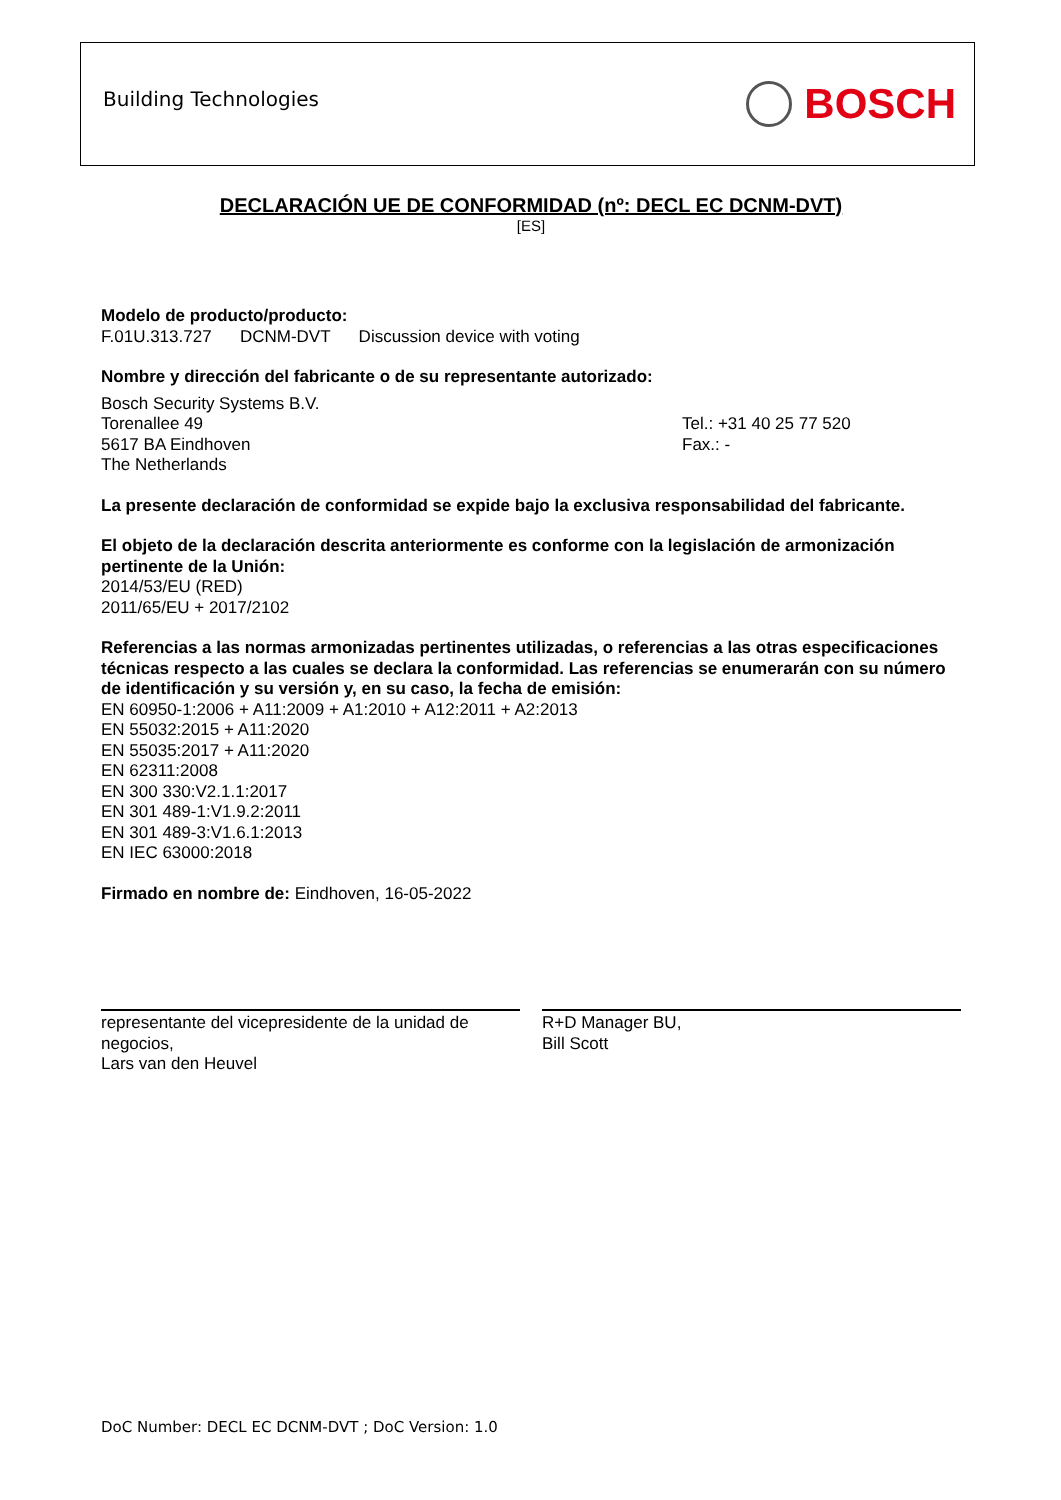Building Technologies
BOSCH
DECLARACIÓN UE DE CONFORMIDAD (nº: DECL EC DCNM-DVT)
[ES]
Modelo de producto/producto:
F.01U.313.727 DCNM-DVT Discussion device with voting
Nombre y dirección del fabricante o de su representante autorizado:
Bosch Security Systems B.V.
Torenallee 49
5617 BA Eindhoven
The Netherlands
Tel.: +31 40 25 77 520
Fax.: -
La presente declaración de conformidad se expide bajo la exclusiva responsabilidad del fabricante.
El objeto de la declaración descrita anteriormente es conforme con la legislación de armonización pertinente de la Unión:
2014/53/EU (RED)
2011/65/EU + 2017/2102
Referencias a las normas armonizadas pertinentes utilizadas, o referencias a las otras especificaciones técnicas respecto a las cuales se declara la conformidad. Las referencias se enumerarán con su número de identificación y su versión y, en su caso, la fecha de emisión:
EN 60950-1:2006 + A11:2009 + A1:2010 + A12:2011 + A2:2013
EN 55032:2015 + A11:2020
EN 55035:2017 + A11:2020
EN 62311:2008
EN 300 330:V2.1.1:2017
EN 301 489-1:V1.9.2:2011
EN 301 489-3:V1.6.1:2013
EN IEC 63000:2018
Firmado en nombre de: Eindhoven, 16-05-2022
representante del vicepresidente de la unidad de negocios,
Lars van den Heuvel
R+D Manager BU,
Bill Scott
DoC Number: DECL EC DCNM-DVT ; DoC Version: 1.0